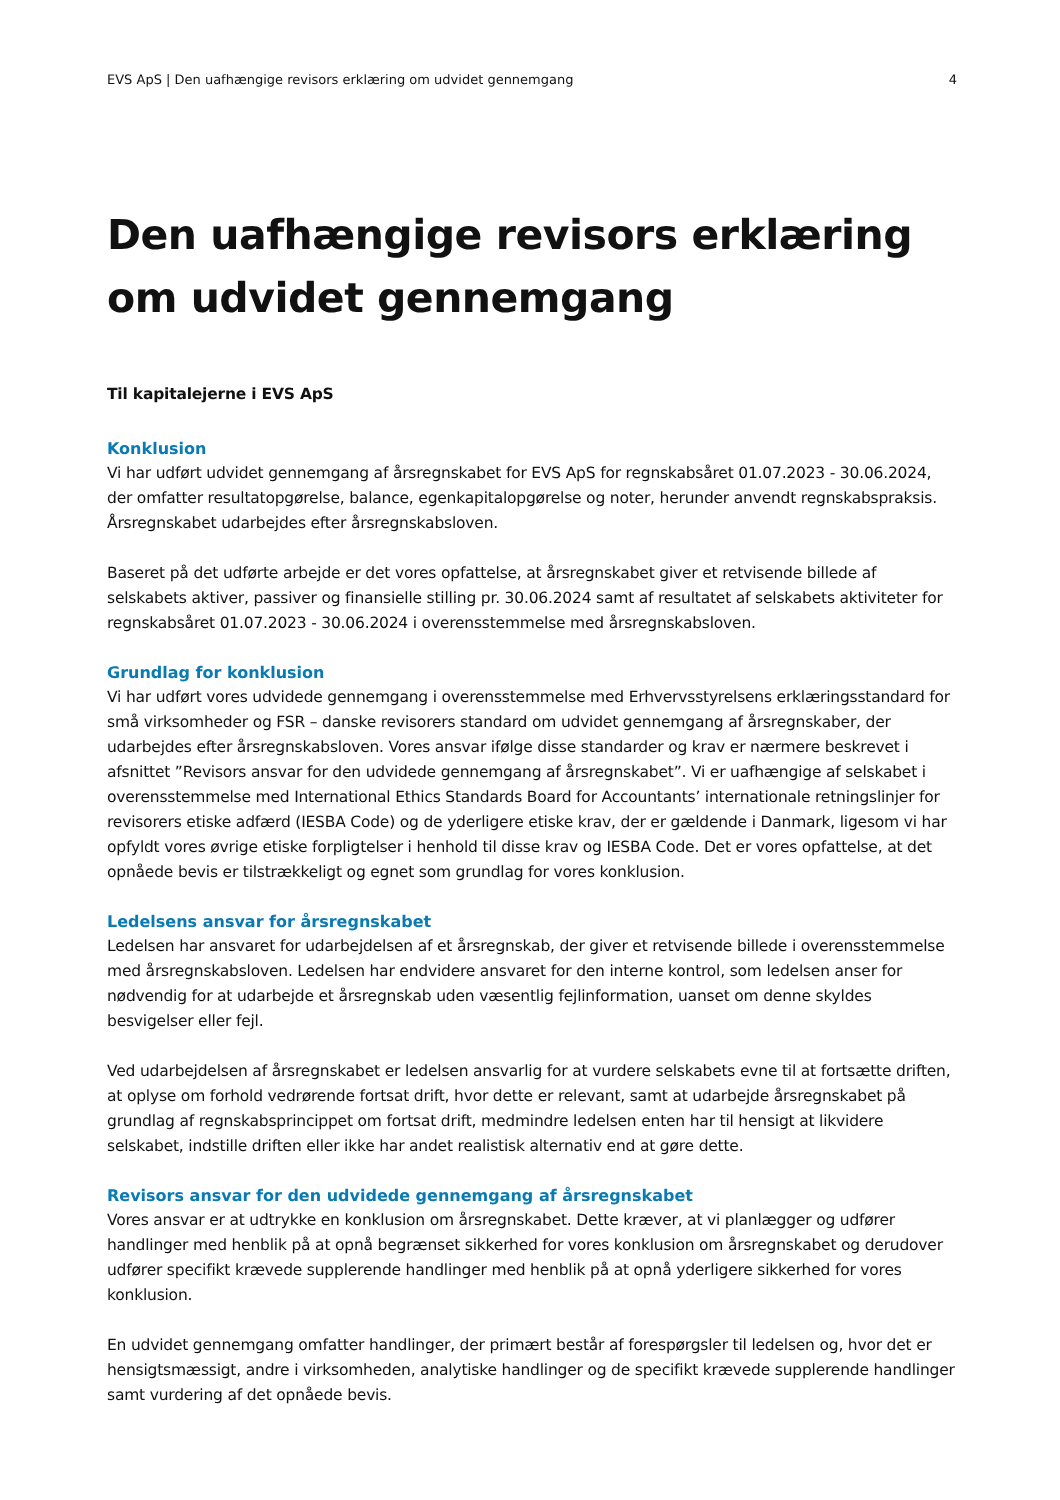EVS ApS | Den uafhængige revisors erklæring om udvidet gennemgang 4
Den uafhængige revisors erklæring om udvidet gennemgang
Til kapitalejerne i EVS ApS
Konklusion
Vi har udført udvidet gennemgang af årsregnskabet for EVS ApS for regnskabsåret 01.07.2023 - 30.06.2024, der omfatter resultatopgørelse, balance, egenkapitalopgørelse og noter, herunder anvendt regnskabspraksis. Årsregnskabet udarbejdes efter årsregnskabsloven.
Baseret på det udførte arbejde er det vores opfattelse, at årsregnskabet giver et retvisende billede af selskabets aktiver, passiver og finansielle stilling pr. 30.06.2024 samt af resultatet af selskabets aktiviteter for regnskabsåret 01.07.2023 - 30.06.2024 i overensstemmelse med årsregnskabsloven.
Grundlag for konklusion
Vi har udført vores udvidede gennemgang i overensstemmelse med Erhvervsstyrelsens erklæringsstandard for små virksomheder og FSR – danske revisorers standard om udvidet gennemgang af årsregnskaber, der udarbejdes efter årsregnskabsloven. Vores ansvar ifølge disse standarder og krav er nærmere beskrevet i afsnittet ”Revisors ansvar for den udvidede gennemgang af årsregnskabet”. Vi er uafhængige af selskabet i overensstemmelse med International Ethics Standards Board for Accountants’ internationale retningslinjer for revisorers etiske adfærd (IESBA Code) og de yderligere etiske krav, der er gældende i Danmark, ligesom vi har opfyldt vores øvrige etiske forpligtelser i henhold til disse krav og IESBA Code. Det er vores opfattelse, at det opnåede bevis er tilstrækkeligt og egnet som grundlag for vores konklusion.
Ledelsens ansvar for årsregnskabet
Ledelsen har ansvaret for udarbejdelsen af et årsregnskab, der giver et retvisende billede i overensstemmelse med årsregnskabsloven. Ledelsen har endvidere ansvaret for den interne kontrol, som ledelsen anser for nødvendig for at udarbejde et årsregnskab uden væsentlig fejlinformation, uanset om denne skyldes besvigelser eller fejl.
Ved udarbejdelsen af årsregnskabet er ledelsen ansvarlig for at vurdere selskabets evne til at fortsætte driften, at oplyse om forhold vedrørende fortsat drift, hvor dette er relevant, samt at udarbejde årsregnskabet på grundlag af regnskabsprincippet om fortsat drift, medmindre ledelsen enten har til hensigt at likvidere selskabet, indstille driften eller ikke har andet realistisk alternativ end at gøre dette.
Revisors ansvar for den udvidede gennemgang af årsregnskabet
Vores ansvar er at udtrykke en konklusion om årsregnskabet. Dette kræver, at vi planlægger og udfører handlinger med henblik på at opnå begrænset sikkerhed for vores konklusion om årsregnskabet og derudover udfører specifikt krævede supplerende handlinger med henblik på at opnå yderligere sikkerhed for vores konklusion.
En udvidet gennemgang omfatter handlinger, der primært består af forespørgsler til ledelsen og, hvor det er hensigtsmæssigt, andre i virksomheden, analytiske handlinger og de specifikt krævede supplerende handlinger samt vurdering af det opnåede bevis.